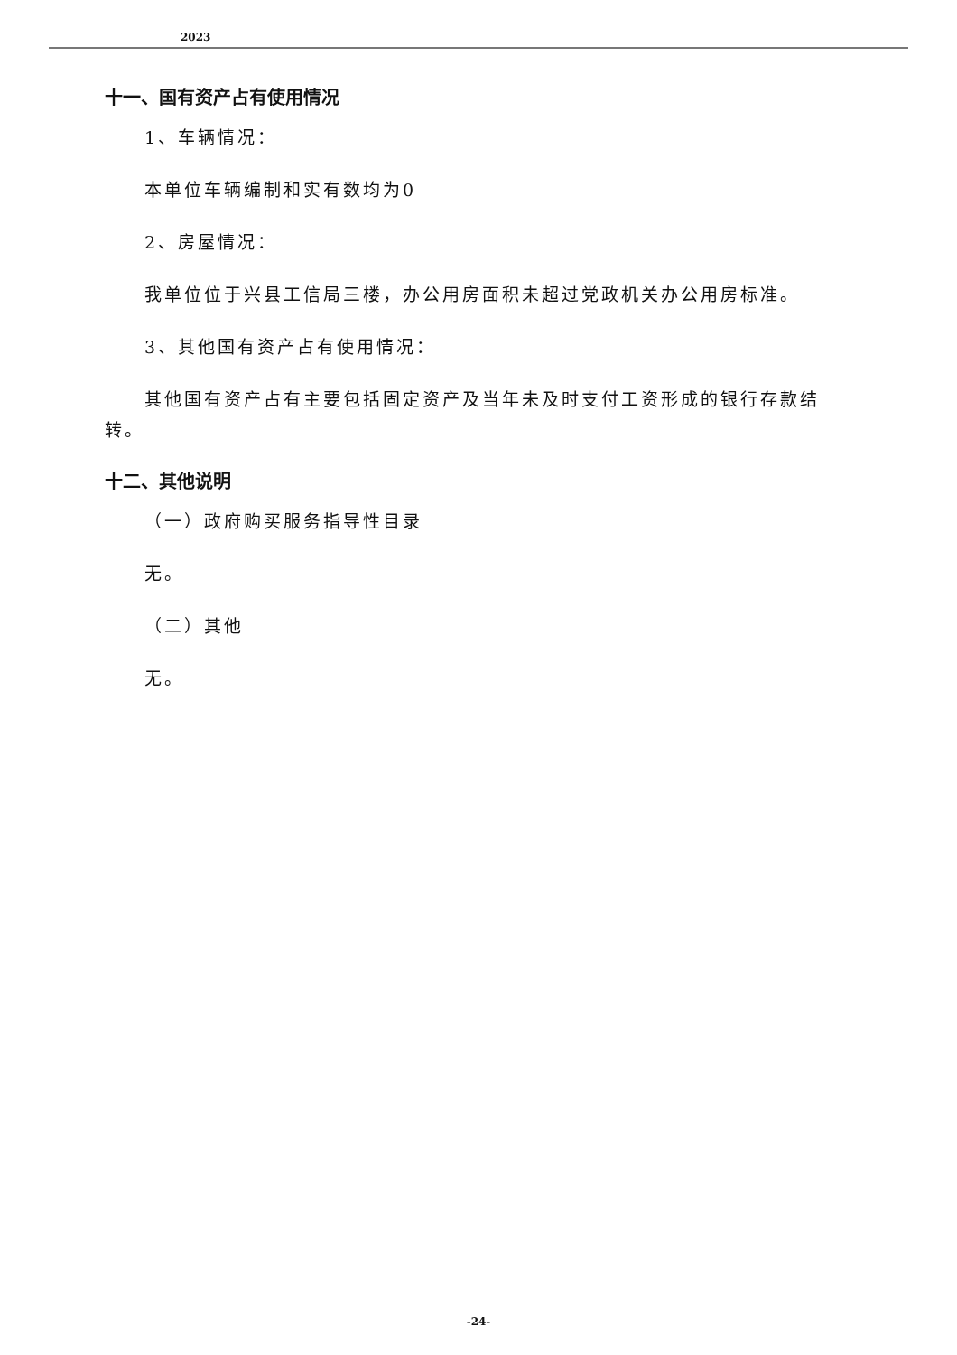2023
十一、国有资产占有使用情况
1、车辆情况：
本单位车辆编制和实有数均为0
2、房屋情况：
我单位位于兴县工信局三楼，办公用房面积未超过党政机关办公用房标准。
3、其他国有资产占有使用情况：
其他国有资产占有主要包括固定资产及当年未及时支付工资形成的银行存款结转。
十二、其他说明
（一）政府购买服务指导性目录
无。
（二）其他
无。
-24-